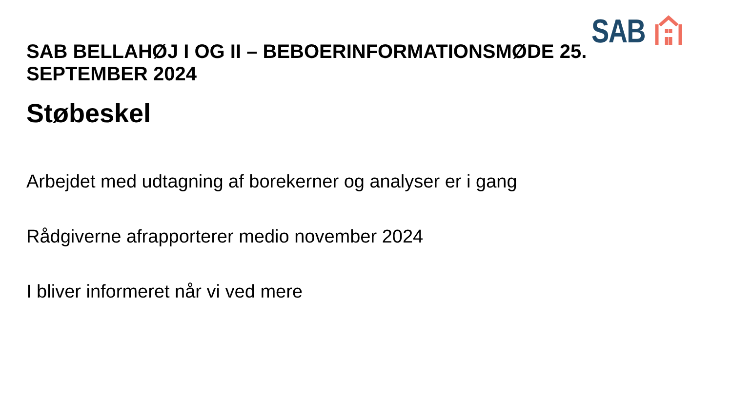SAB
SAB BELLAHØJ I OG II – BEBOERINFORMATIONSMØDE 25. SEPTEMBER 2024
Støbeskel
Arbejdet med udtagning af borekerner og analyser er i gang
Rådgiverne afrapporterer medio november 2024
I bliver informeret når vi ved mere